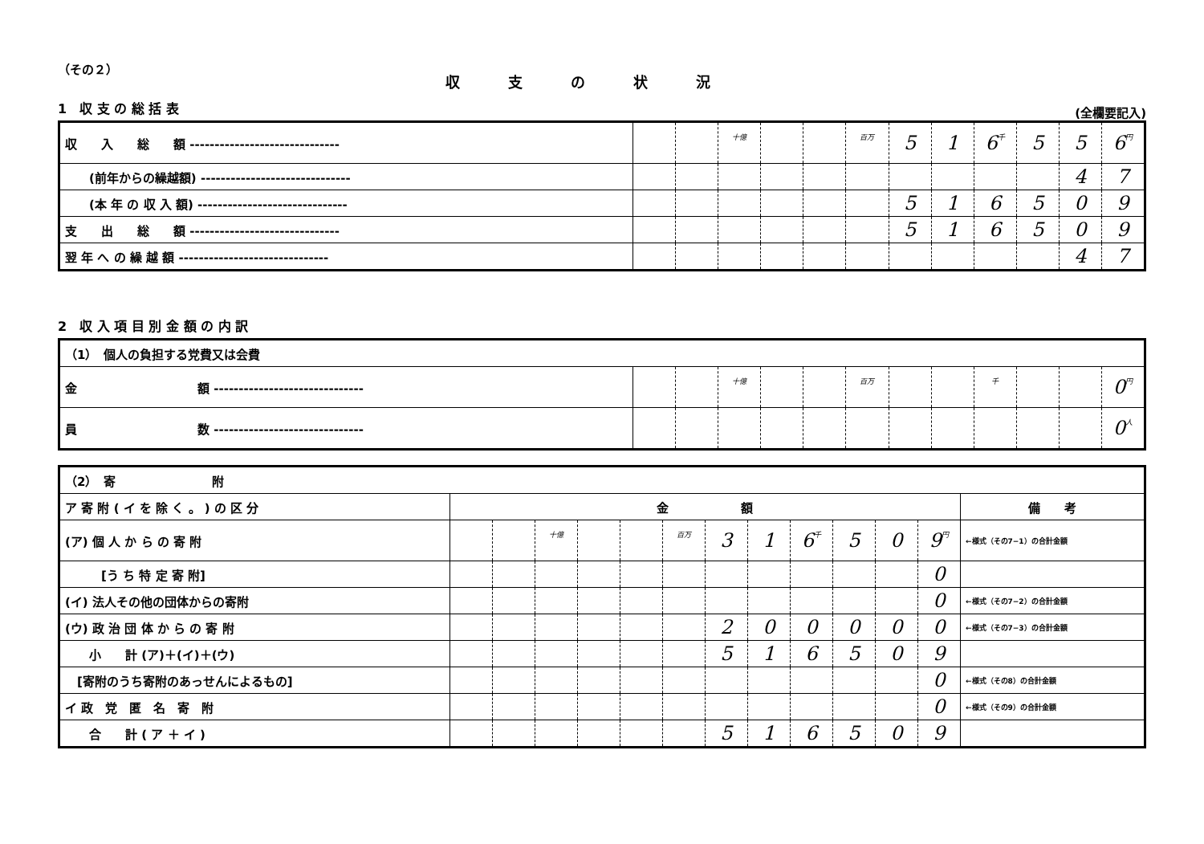（その２）
収支の状況
1　収 支 の 総 括 表
(全欄要記入)
| 収 入 総 額 ------------------------------ | | | 十億 | | | 百万 | 5 | 1 | 6 千 | 5 | 5 | 6 円 |
| (前年からの繰越額) ------------------------------ | | | | | | | | | | | 4 | 7 |
| (本 年 の 収 入 額) ------------------------------ | | | | | | | 5 | 1 | 6 | 5 | 0 | 9 |
| 支 出 総 額 ------------------------------ | | | | | | | 5 | 1 | 6 | 5 | 0 | 9 |
| 翌 年 へ の 繰 越 額 ------------------------------ | | | | | | | | | | | 4 | 7 |
2　収 入 項 目 別 金 額 の 内 訳
| （1） 個人の負担する党費又は会費 | | | | | | | | | | | | |
| 金 額 ------------------------------ | | | 十億 | | | 百万 | | | 千 | | | 0 円 |
| 員 数 ------------------------------ | | | | | | | | | | | | 0 人 |
| （2） 寄 附 | | | | | | | | | | | | | |
| ア 寄 附 ( イ を 除 く 。 ) の 区 分 | 金 額 | | | | | | | | | | | | 備 考 |
| (ア) 個 人 か ら の 寄 附 | | | 十億 | | | 百万 | 3 | 1 | 6 千 | 5 | 0 | 9 円 | ←様式（その7−1）の合計金額 |
| [う ち 特 定 寄 附] | | | | | | | | | | | | 0 | |
| (イ) 法人その他の団体からの寄附 | | | | | | | | | | | | 0 | ←様式（その7−2）の合計金額 |
| (ウ) 政 治 団 体 か ら の 寄 附 | | | | | | | 2 | 0 | 0 | 0 | 0 | 0 | ←様式（その7−3）の合計金額 |
| 小 計 (ア)＋(イ)＋(ウ) | | | | | | | 5 | 1 | 6 | 5 | 0 | 9 | |
| [寄附のうち寄附のあっせんによるもの] | | | | | | | | | | | | 0 | ←様式（その8）の合計金額 |
| イ 政 党 匿 名 寄 附 | | | | | | | | | | | | 0 | ←様式（その9）の合計金額 |
| 合 計 ( ア ＋ イ ) | | | | | | | 5 | 1 | 6 | 5 | 0 | 9 | |